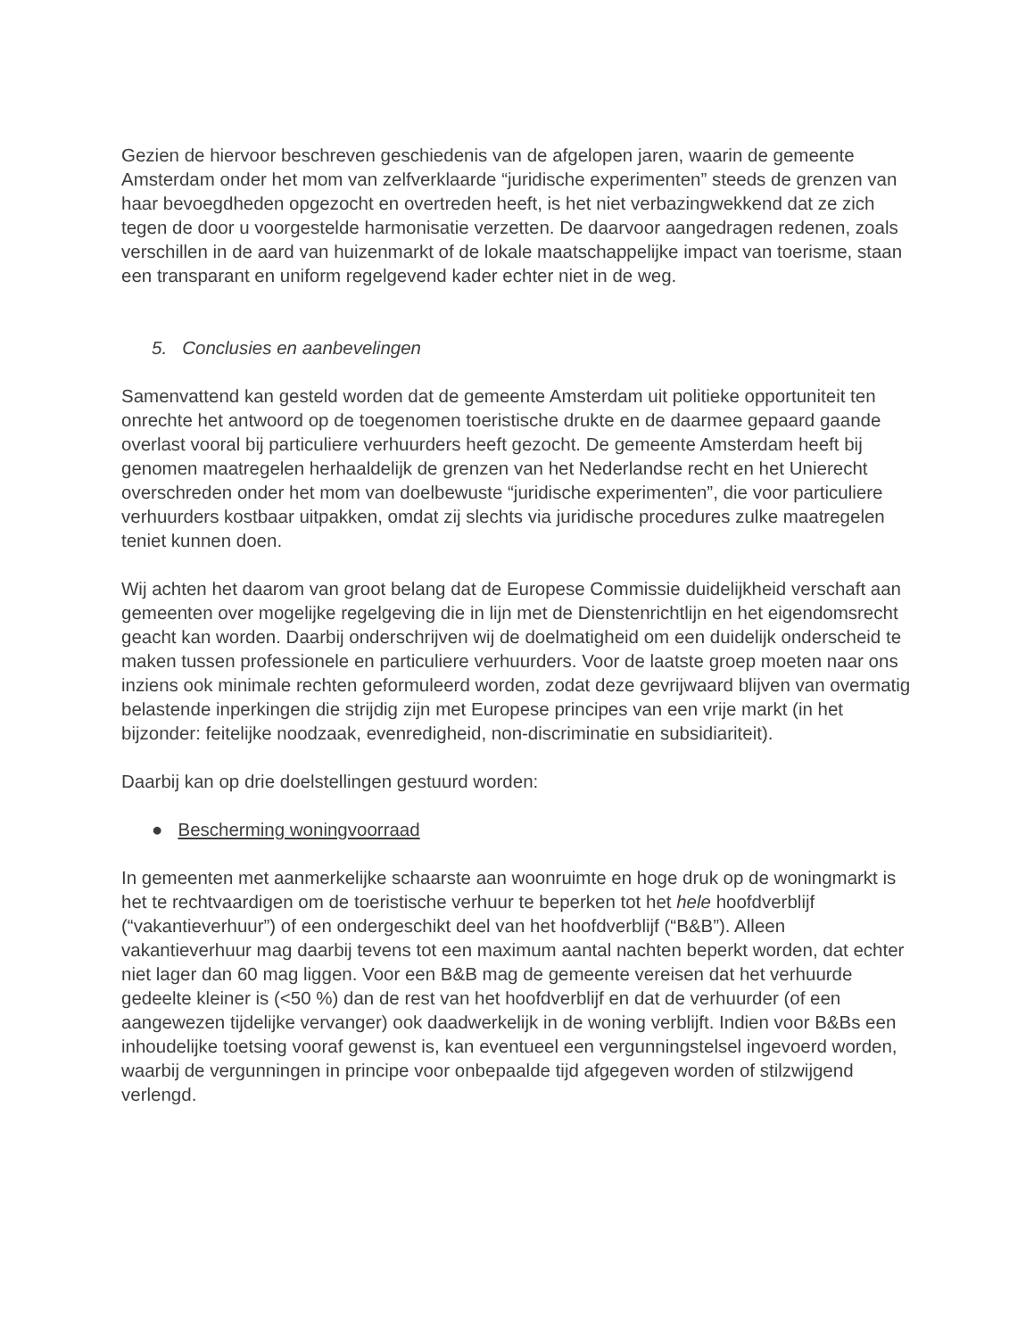Gezien de hiervoor beschreven geschiedenis van de afgelopen jaren, waarin de gemeente Amsterdam onder het mom van zelfverklaarde “juridische experimenten” steeds de grenzen van haar bevoegdheden opgezocht en overtreden heeft, is het niet verbazingwekkend dat ze zich tegen de door u voorgestelde harmonisatie verzetten. De daarvoor aangedragen redenen, zoals verschillen in de aard van huizenmarkt of de lokale maatschappelijke impact van toerisme, staan een transparant en uniform regelgevend kader echter niet in de weg.
5. Conclusies en aanbevelingen
Samenvattend kan gesteld worden dat de gemeente Amsterdam uit politieke opportuniteit ten onrechte het antwoord op de toegenomen toeristische drukte en de daarmee gepaard gaande overlast vooral bij particuliere verhuurders heeft gezocht. De gemeente Amsterdam heeft bij genomen maatregelen herhaaldelijk de grenzen van het Nederlandse recht en het Unierecht overschreden onder het mom van doelbewuste “juridische experimenten”, die voor particuliere verhuurders kostbaar uitpakken, omdat zij slechts via juridische procedures zulke maatregelen teniet kunnen doen.
Wij achten het daarom van groot belang dat de Europese Commissie duidelijkheid verschaft aan gemeenten over mogelijke regelgeving die in lijn met de Dienstenrichtlijn en het eigendomsrecht geacht kan worden. Daarbij onderschrijven wij de doelmatigheid om een duidelijk onderscheid te maken tussen professionele en particuliere verhuurders. Voor de laatste groep moeten naar ons inziens ook minimale rechten geformuleerd worden, zodat deze gevrijwaard blijven van overmatig belastende inperkingen die strijdig zijn met Europese principes van een vrije markt (in het bijzonder: feitelijke noodzaak, evenredigheid, non-discriminatie en subsidiariteit).
Daarbij kan op drie doelstellingen gestuurd worden:
● Bescherming woningvoorraad
In gemeenten met aanmerkelijke schaarste aan woonruimte en hoge druk op de woningmarkt is het te rechtvaardigen om de toeristische verhuur te beperken tot het hele hoofdverblijf (“vakantieverhuur”) of een ondergeschikt deel van het hoofdverblijf (“B&B”). Alleen vakantieverhuur mag daarbij tevens tot een maximum aantal nachten beperkt worden, dat echter niet lager dan 60 mag liggen. Voor een B&B mag de gemeente vereisen dat het verhuurde gedeelte kleiner is (<50 %) dan de rest van het hoofdverblijf en dat de verhuurder (of een aangewezen tijdelijke vervanger) ook daadwerkelijk in de woning verblijft. Indien voor B&Bs een inhoudelijke toetsing vooraf gewenst is, kan eventueel een vergunningstelsel ingevoerd worden, waarbij de vergunningen in principe voor onbepaalde tijd afgegeven worden of stilzwijgend verlengd.